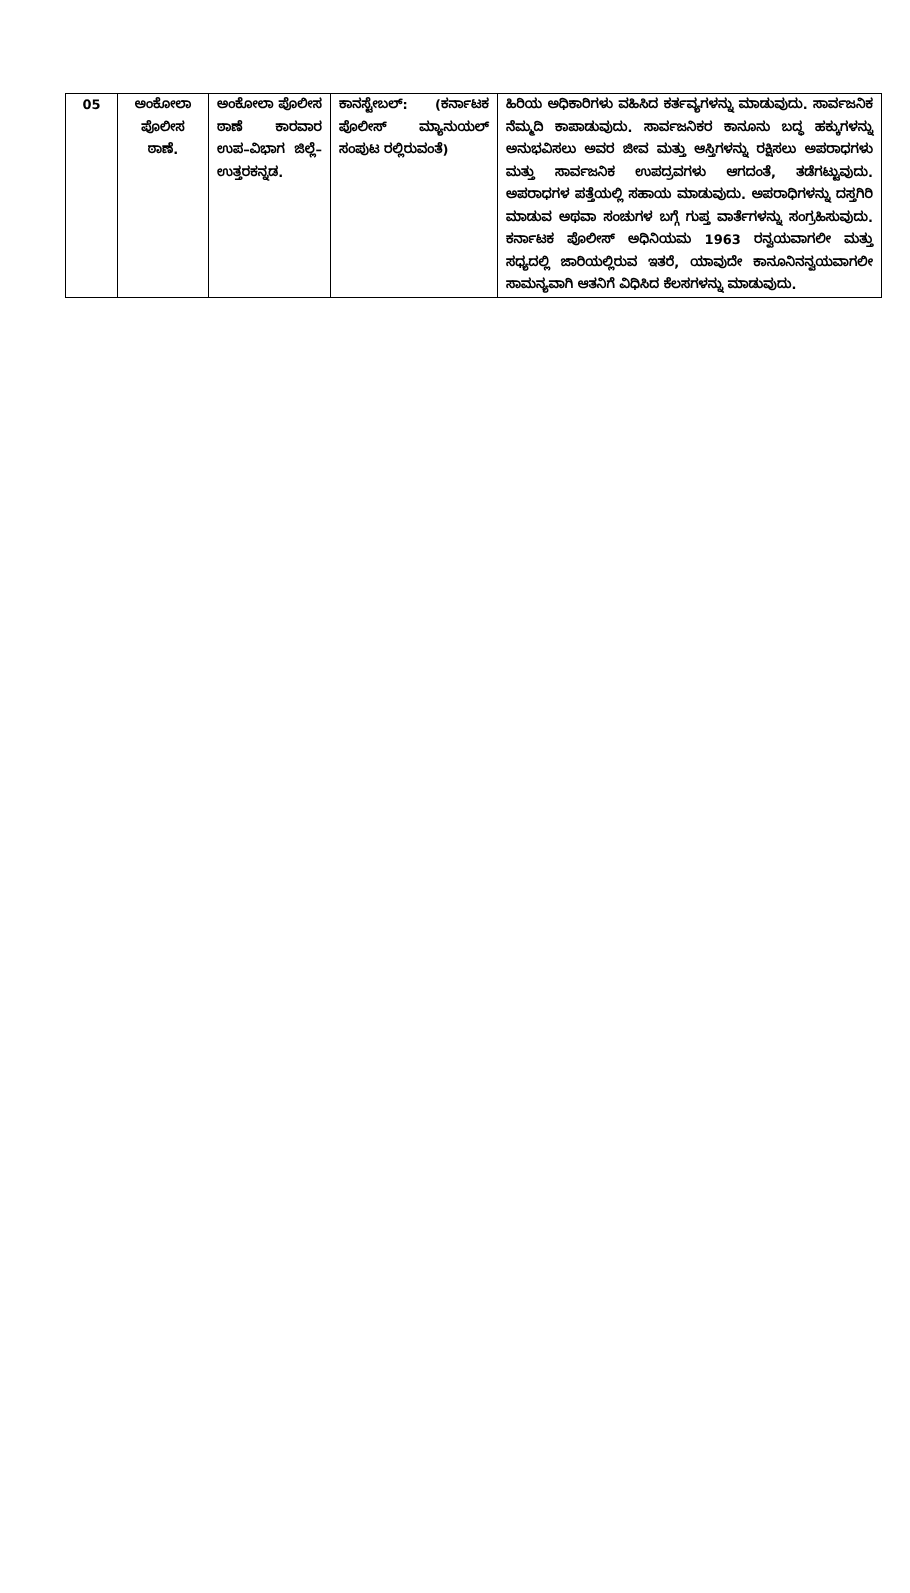| 05 | ಅಂಕೋಲಾ ಪೊಲೀಸ ಠಾಣೆ. | ಅಂಕೋಲಾ ಪೊಲೀಸ ಠಾಣೆ ಕಾರವಾರ ಉಪ–ವಿಭಾಗ ಜಿಲ್ಲೆ–ಉತ್ತರಕನ್ನಡ. | ಕಾನಸ್ಟೇಬಲ್: (ಕರ್ನಾಟಕ ಪೊಲೀಸ್ ಮ್ಯಾನುಯಲ್ ಸಂಪುಟ ರಲ್ಲಿರುವಂತೆ) | ಹಿರಿಯ ಅಧಿಕಾರಿಗಳು ವಹಿಸಿದ ಕರ್ತವ್ಯಗಳನ್ನು ಮಾಡುವುದು. ಸಾರ್ವಜನಿಕ ನೆಮ್ಮದಿ ಕಾಪಾಡುವುದು. ಸಾರ್ವಜನಿಕರ ಕಾನೂನು ಬದ್ಧ ಹಕ್ಕುಗಳನ್ನು ಅನುಭವಿಸಲು ಅವರ ಜೀವ ಮತ್ತು ಆಸ್ತಿಗಳನ್ನು ರಕ್ಷಿಸಲು ಅಪರಾಧಗಳು ಮತ್ತು ಸಾರ್ವಜನಿಕ ಉಪದ್ರವಗಳು ಆಗದಂತೆ, ತಡೆಗಟ್ಟುವುದು. ಅಪರಾಧಗಳ ಪತ್ತೆಯಲ್ಲಿ ಸಹಾಯ ಮಾಡುವುದು. ಅಪರಾಧಿಗಳನ್ನು ದಸ್ತಗಿರಿ ಮಾಡುವ ಅಥವಾ ಸಂಚುಗಳ ಬಗ್ಗೆ ಗುಪ್ತ ವಾರ್ತೆಗಳನ್ನು ಸಂಗ್ರಹಿಸುವುದು. ಕರ್ನಾಟಕ ಪೊಲೀಸ್ ಅಧಿನಿಯಮ 1963 ರನ್ವಯವಾಗಲೀ ಮತ್ತು ಸಧ್ಯದಲ್ಲಿ ಜಾರಿಯಲ್ಲಿರುವ ಇತರೆ, ಯಾವುದೇ ಕಾನೂನಿನನ್ವಯವಾಗಲೀ ಸಾಮನ್ಯವಾಗಿ ಆತನಿಗೆ ವಿಧಿಸಿದ ಕೆಲಸಗಳನ್ನು ಮಾಡುವುದು. |